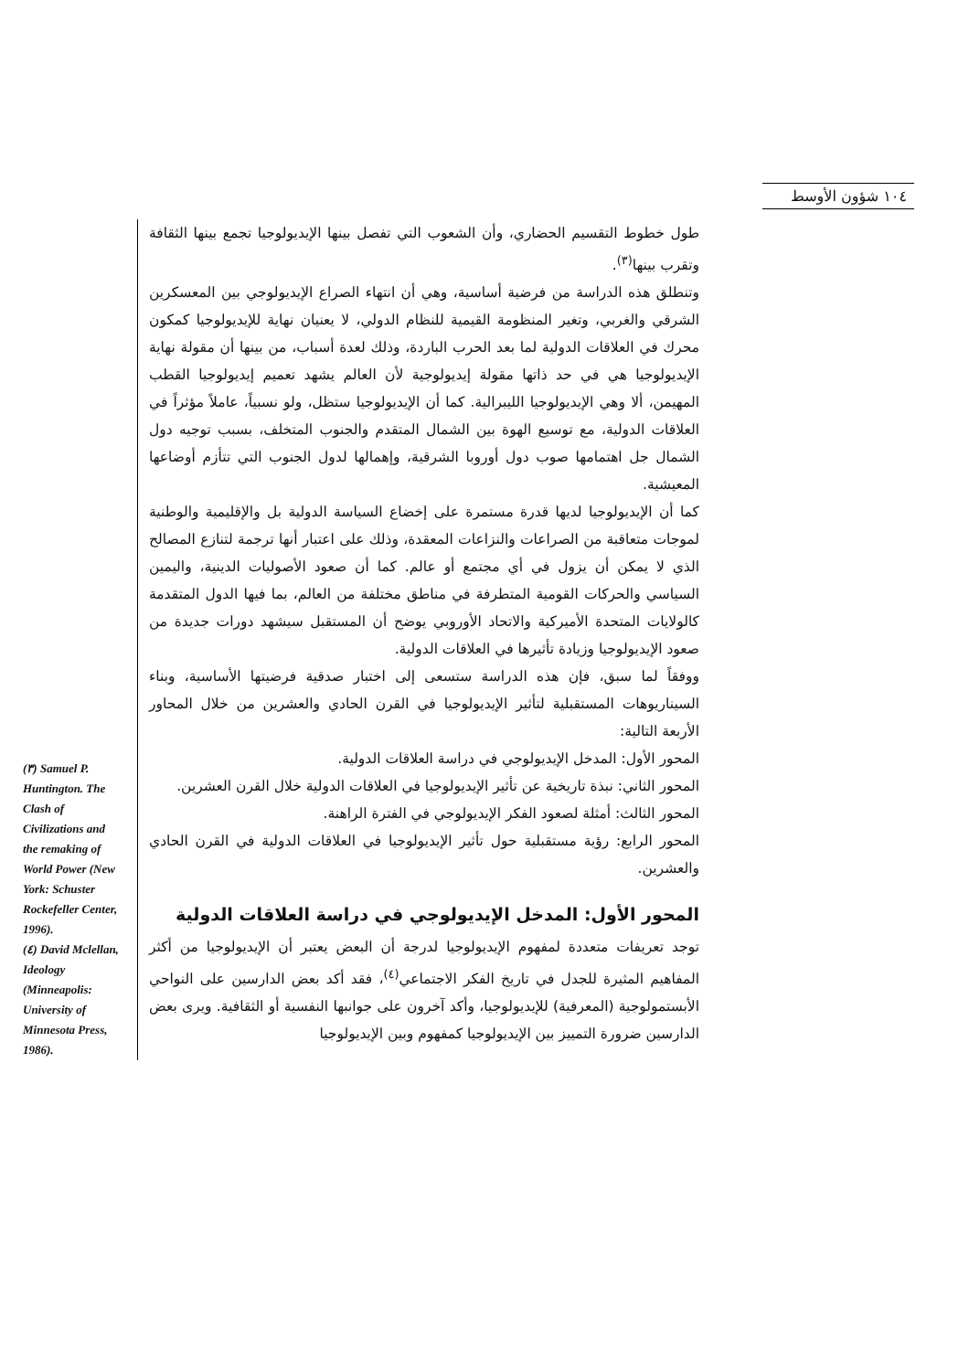١٠٤ شؤون الأوسط
طول خطوط التقسيم الحضاري، وأن الشعوب التي تفصل بينها الإيديولوجيا تجمع بينها الثقافة وتقرب بينها<sup>(٣)</sup>.
وتنطلق هذه الدراسة من فرضية أساسية، وهي أن انتهاء الصراع الإيديولوجي بين المعسكرين الشرقي والغربي، وتغير المنظومة القيمية للنظام الدولي، لا يعنيان نهاية للإيديولوجيا كمكون محرك في العلاقات الدولية لما بعد الحرب الباردة، وذلك لعدة أسباب، من بينها أن مقولة نهاية الإيديولوجيا هي في حد ذاتها مقولة إيديولوجية لأن العالم يشهد تعميم إيديولوجيا القطب المهيمن، ألا وهي الإيديولوجيا الليبرالية. كما أن الإيديولوجيا ستظل، ولو نسبياً، عاملاً مؤثراً في العلاقات الدولية، مع توسيع الهوة بين الشمال المتقدم والجنوب المتخلف، بسبب توجيه دول الشمال جل اهتمامها صوب دول أوروبا الشرقية، وإهمالها لدول الجنوب التي تتأزم أوضاعها المعيشية.
كما أن الإيديولوجيا لديها قدرة مستمرة على إخضاع السياسة الدولية بل والإقليمية والوطنية لموجات متعاقبة من الصراعات والنزاعات المعقدة، وذلك على اعتبار أنها ترجمة لتنازع المصالح الذي لا يمكن أن يزول في أي مجتمع أو عالم. كما أن صعود الأصوليات الدينية، واليمين السياسي والحركات القومية المتطرفة في مناطق مختلفة من العالم، بما فيها الدول المتقدمة كالولايات المتحدة الأميركية والاتحاد الأوروبي يوضح أن المستقبل سيشهد دورات جديدة من صعود الإيديولوجيا وزيادة تأثيرها في العلاقات الدولية.
ووفقاً لما سبق، فإن هذه الدراسة ستسعى إلى اختبار صدقية فرضيتها الأساسية، وبناء السيناريوهات المستقبلية لتأثير الإيديولوجيا في القرن الحادي والعشرين من خلال المحاور الأربعة التالية:
المحور الأول: المدخل الإيديولوجي في دراسة العلاقات الدولية.
المحور الثاني: نبذة تاريخية عن تأثير الإيديولوجيا في العلاقات الدولية خلال القرن العشرين.
المحور الثالث: أمثلة لصعود الفكر الإيديولوجي في الفترة الراهنة.
المحور الرابع: رؤية مستقبلية حول تأثير الإيديولوجيا في العلاقات الدولية في القرن الحادي والعشرين.
المحور الأول: المدخل الإيديولوجي في دراسة العلاقات الدولية
توجد تعريفات متعددة لمفهوم الإيديولوجيا لدرجة أن البعض يعتبر أن الإيديولوجيا من أكثر المفاهيم المثيرة للجدل في تاريخ الفكر الاجتماعي<sup>(٤)</sup>، فقد أكد بعض الدارسين على النواحي الأبستمولوجية (المعرفية) للإيديولوجيا، وأكد آخرون على جوانبها النفسية أو الثقافية. ويرى بعض الدارسين ضرورة التمييز بين الإيديولوجيا كمفهوم وبين الإيديولوجيا
(٣) Samuel P. Huntington. The Clash of Civilizations and the remaking of World Power (New York: Schuster Rockefeller Center, 1996).
(٤) David Mclellan, Ideology (Minneapolis: University of Minnesota Press, 1986).